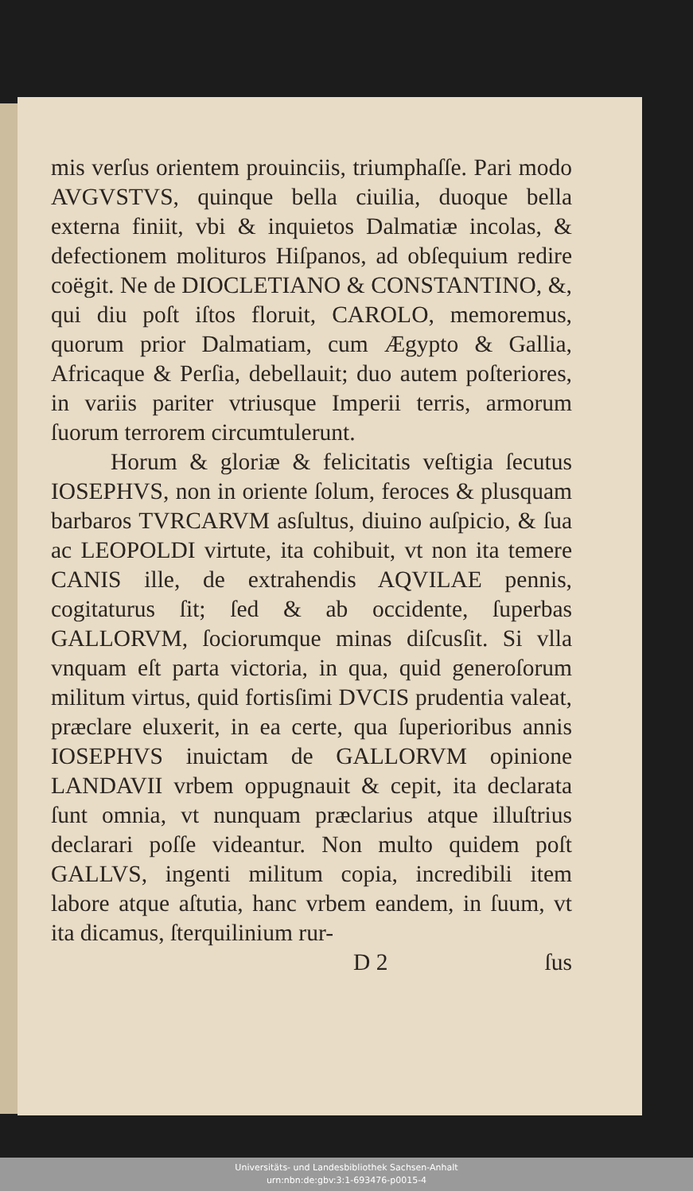mis verſus orientem prouinciis, triumphaſſe. Pari modo AVGVSTVS, quinque bella ciuilia, duoque bella externa finiit, vbi & inquietos Dalmatiæ incolas, & defectionem molituros Hiſpanos, ad obſequium redire coëgit. Ne de DIOCLETIANO & CONSTANTINO, &, qui diu poſt iſtos floruit, CAROLO, memoremus, quorum prior Dalmatiam, cum Ægypto & Gallia, Africaque & Perſia, debellauit; duo autem poſteriores, in variis pariter vtriusque Imperii terris, armorum ſuorum terrorem circumtulerunt.
Horum & gloriæ & felicitatis veſtigia ſecutus IOSEPHVS, non in oriente ſolum, feroces & plusquam barbaros TVRCARVM asſultus, diuino auſpicio, & ſua ac LEOPOLDI virtute, ita cohibuit, vt non ita temere CANIS ille, de extrahendis AQVILAE pennis, cogitaturus ſit; ſed & ab occidente, ſuperbas GALLORVM, ſociorumque minas diſcusſit. Si vlla vnquam eſt parta victoria, in qua, quid generoſorum militum virtus, quid fortisſimi DVCIS prudentia valeat, præclare eluxerit, in ea certe, qua ſuperioribus annis IOSEPHVS inuictam de GALLORVM opinione LANDAVII vrbem oppugnauit & cepit, ita declarata ſunt omnia, vt nunquam præclarius atque illuſtrius declarari poſſe videantur. Non multo quidem poſt GALLVS, ingenti militum copia, incredibili item labore atque aſtutia, hanc vrbem eandem, in ſuum, vt ita dicamus, ſterquilinium rur-
D 2 ſus
Universitäts- und Landesbibliothek Sachsen-Anhalt
urn:nbn:de:gbv:3:1-693476-p0015-4